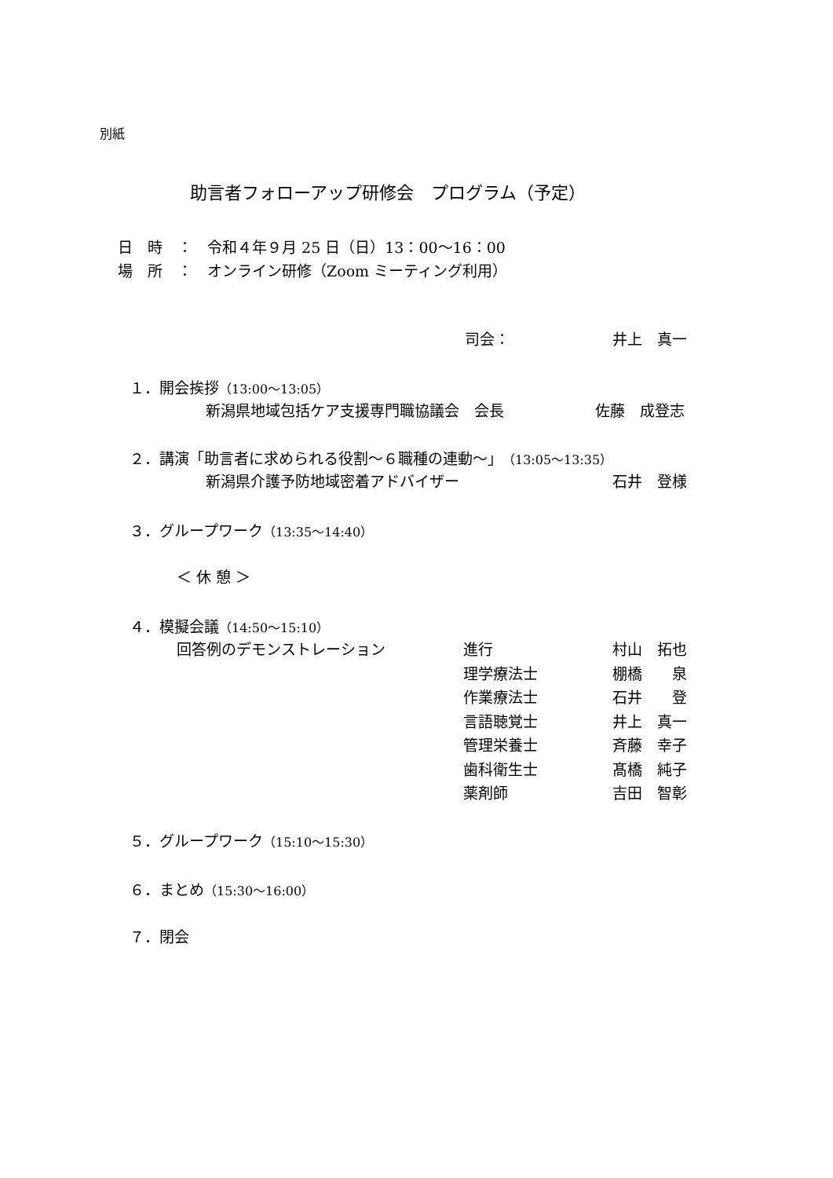別紙
助言者フォローアップ研修会　プログラム（予定）
日　時　：　令和４年９月 25 日（日）13：00～16：00
場　所　：　オンライン研修（Zoom ミーティング利用）
司会： 井上　真一
１．開会挨拶（13:00～13:05）
新潟県地域包括ケア支援専門職協議会　会長 佐藤　成登志
２．講演「助言者に求められる役割～６職種の連動～」（13:05～13:35）
新潟県介護予防地域密着アドバイザー 石井　登様
３．グループワーク（13:35～14:40）
＜ 休 憩 ＞
４．模擬会議（14:50～15:10）
回答例のデモンストレーション
進行
理学療法士
作業療法士
言語聴覚士
管理栄養士
歯科衛生士
薬剤師
村山　拓也
棚橋　　泉
石井　　登
井上　真一
斉藤　幸子
髙橋　純子
吉田　智彰
５．グループワーク（15:10～15:30）
６．まとめ（15:30～16:00）
７．閉会